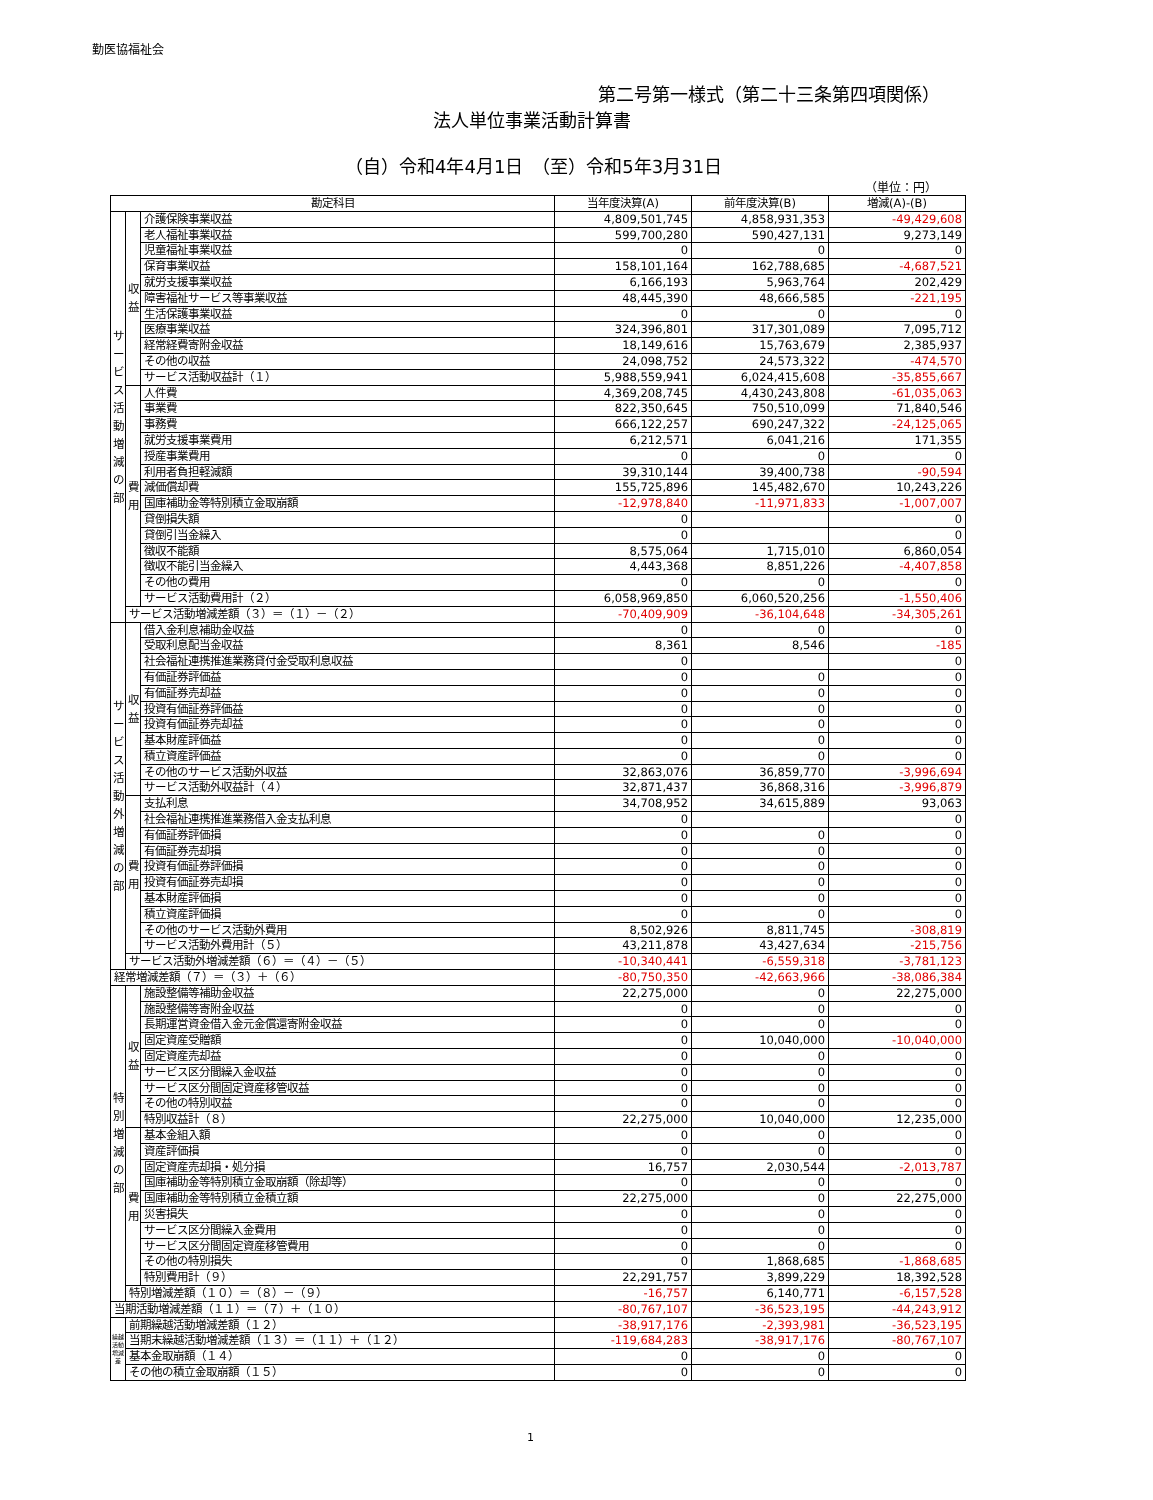勤医協福祉会
第二号第一様式（第二十三条第四項関係）
法人単位事業活動計算書
（自）令和4年4月1日　（至）令和5年3月31日
（単位：円）
| 勘定科目 | | | 当年度決算(A) | 前年度決算(B) | 増減(A)-(B) |
| --- | --- | --- | --- | --- | --- |
| サービス活動増減の部 | 収益 | 介護保険事業収益 | 4,809,501,745 | 4,858,931,353 | -49,429,608 |
| | | 老人福祉事業収益 | 599,700,280 | 590,427,131 | 9,273,149 |
| | | 児童福祉事業収益 | 0 | 0 | 0 |
| | | 保育事業収益 | 158,101,164 | 162,788,685 | -4,687,521 |
| | | 就労支援事業収益 | 6,166,193 | 5,963,764 | 202,429 |
| | | 障害福祉サービス等事業収益 | 48,445,390 | 48,666,585 | -221,195 |
| | | 生活保護事業収益 | 0 | 0 | 0 |
| | | 医療事業収益 | 324,396,801 | 317,301,089 | 7,095,712 |
| | | 経常経費寄附金収益 | 18,149,616 | 15,763,679 | 2,385,937 |
| | | その他の収益 | 24,098,752 | 24,573,322 | -474,570 |
| | | サービス活動収益計（１） | 5,988,559,941 | 6,024,415,608 | -35,855,667 |
| | 費用 | 人件費 | 4,369,208,745 | 4,430,243,808 | -61,035,063 |
| | | 事業費 | 822,350,645 | 750,510,099 | 71,840,546 |
| | | 事務費 | 666,122,257 | 690,247,322 | -24,125,065 |
| | | 就労支援事業費用 | 6,212,571 | 6,041,216 | 171,355 |
| | | 授産事業費用 | 0 | 0 | 0 |
| | | 利用者負担軽減額 | 39,310,144 | 39,400,738 | -90,594 |
| | | 減価償却費 | 155,725,896 | 145,482,670 | 10,243,226 |
| | | 国庫補助金等特別積立金取崩額 | -12,978,840 | -11,971,833 | -1,007,007 |
| | | 貸倒損失額 | 0 | | 0 |
| | | 貸倒引当金繰入 | 0 | | 0 |
| | | 徴収不能額 | 8,575,064 | 1,715,010 | 6,860,054 |
| | | 徴収不能引当金繰入 | 4,443,368 | 8,851,226 | -4,407,858 |
| | | その他の費用 | 0 | 0 | 0 |
| | | サービス活動費用計（２） | 6,058,969,850 | 6,060,520,256 | -1,550,406 |
| | サービス活動増減差額（３）＝（１）－（２） | | -70,409,909 | -36,104,648 | -34,305,261 |
| サービス活動外増減の部 | 収益 | 借入金利息補助金収益 | 0 | 0 | 0 |
| | | 受取利息配当金収益 | 8,361 | 8,546 | -185 |
| | | 社会福祉連携推進業務貸付金受取利息収益 | 0 | | 0 |
| | | 有価証券評価益 | 0 | 0 | 0 |
| | | 有価証券売却益 | 0 | 0 | 0 |
| | | 投資有価証券評価益 | 0 | 0 | 0 |
| | | 投資有価証券売却益 | 0 | 0 | 0 |
| | | 基本財産評価益 | 0 | 0 | 0 |
| | | 積立資産評価益 | 0 | 0 | 0 |
| | | その他のサービス活動外収益 | 32,863,076 | 36,859,770 | -3,996,694 |
| | | サービス活動外収益計（４） | 32,871,437 | 36,868,316 | -3,996,879 |
| | 費用 | 支払利息 | 34,708,952 | 34,615,889 | 93,063 |
| | | 社会福祉連携推進業務借入金支払利息 | 0 | | 0 |
| | | 有価証券評価損 | 0 | 0 | 0 |
| | | 有価証券売却損 | 0 | 0 | 0 |
| | | 投資有価証券評価損 | 0 | 0 | 0 |
| | | 投資有価証券売却損 | 0 | 0 | 0 |
| | | 基本財産評価損 | 0 | 0 | 0 |
| | | 積立資産評価損 | 0 | 0 | 0 |
| | | その他のサービス活動外費用 | 8,502,926 | 8,811,745 | -308,819 |
| | | サービス活動外費用計（５） | 43,211,878 | 43,427,634 | -215,756 |
| | サービス活動外増減差額（６）＝（４）－（５） | | -10,340,441 | -6,559,318 | -3,781,123 |
| 経常増減差額（７）＝（３）＋（６） | | | -80,750,350 | -42,663,966 | -38,086,384 |
| 特別増減の部 | 収益 | 施設整備等補助金収益 | 22,275,000 | 0 | 22,275,000 |
| | | 施設整備等寄附金収益 | 0 | 0 | 0 |
| | | 長期運営資金借入金元金償還寄附金収益 | 0 | 0 | 0 |
| | | 固定資産受贈額 | 0 | 10,040,000 | -10,040,000 |
| | | 固定資産売却益 | 0 | 0 | 0 |
| | | サービス区分間繰入金収益 | 0 | 0 | 0 |
| | | サービス区分間固定資産移管収益 | 0 | 0 | 0 |
| | | その他の特別収益 | 0 | 0 | 0 |
| | | 特別収益計（８） | 22,275,000 | 10,040,000 | 12,235,000 |
| | 費用 | 基本金組入額 | 0 | 0 | 0 |
| | | 資産評価損 | 0 | 0 | 0 |
| | | 固定資産売却損・処分損 | 16,757 | 2,030,544 | -2,013,787 |
| | | 国庫補助金等特別積立金取崩額（除却等） | 0 | 0 | 0 |
| | | 国庫補助金等特別積立金積立額 | 22,275,000 | 0 | 22,275,000 |
| | | 災害損失 | 0 | 0 | 0 |
| | | サービス区分間繰入金費用 | 0 | 0 | 0 |
| | | サービス区分間固定資産移管費用 | 0 | 0 | 0 |
| | | その他の特別損失 | 0 | 1,868,685 | -1,868,685 |
| | | 特別費用計（９） | 22,291,757 | 3,899,229 | 18,392,528 |
| | 特別増減差額（１０）＝（８）－（９） | | -16,757 | 6,140,771 | -6,157,528 |
| 当期活動増減差額（１１）＝（７）＋（１０） | | | -80,767,107 | -36,523,195 | -44,243,912 |
| 繰越活動増減差 | 前期繰越活動増減差額（１２） | | -38,917,176 | -2,393,981 | -36,523,195 |
| | 当期末繰越活動増減差額（１３）＝（１１）＋（１２） | | -119,684,283 | -38,917,176 | -80,767,107 |
| | 基本金取崩額（１４） | | 0 | 0 | 0 |
| | その他の積立金取崩額（１５） | | 0 | 0 | 0 |
1